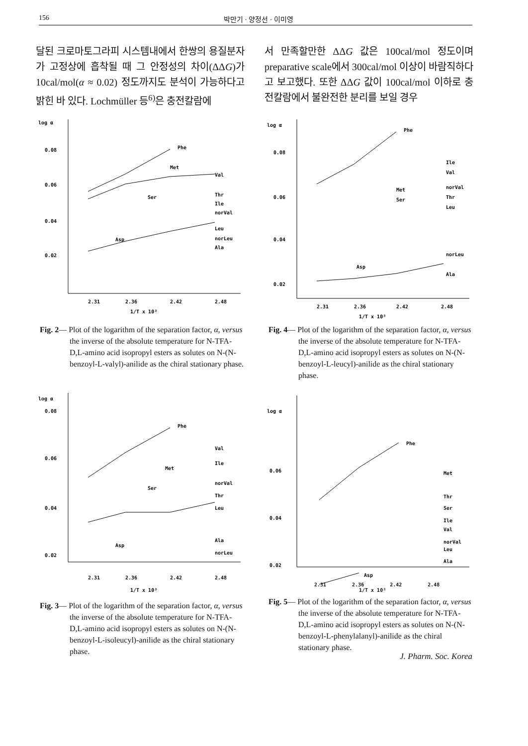156 박만기 · 양정선 · 이미영
달된 크로마토그라피 시스템내에서 한쌍의 용질분자가 고정상에 흡착될 때 그 안정성의 차이(ΔΔG)가 10cal/mol(α ≈ 0.02) 정도까지도 분석이 가능하다고 밝힌 바 있다. Lochmüller 등<sup>6)</sup>은 충전칼람에
서 만족할만한 ΔΔG 값은 100cal/mol 정도이며 preparative scale에서 300cal/mol 이상이 바람직하다고 보고했다. 또한 ΔΔG 값이 100cal/mol 이하로 충전칼람에서 불완전한 분리를 보일 경우
log α
0.08
0.06
0.04
0.02
Phe
Val
Thr
Ile
norVal
Leu
norLeu
Ala
Met
Ser
Asp
2.31
2.36
2.42
2.48
1/T x 10³
Fig. 2— Plot of the logarithm of the separation factor, α, versus the inverse of the absolute temperature for N-TFA-D,L-amino acid isopropyl esters as solutes on N-(N-benzoyl-L-valyl)-anilide as the chiral stationary phase.
log α
0.08
0.06
0.04
0.02
Phe
Ile
Val
norVal
Thr
Leu
Met
Ser
norLeu
Ala
Asp
2.31
2.36
2.42
2.48
1/T x 10³
Fig. 4— Plot of the logarithm of the separation factor, α, versus the inverse of the absolute temperature for N-TFA-D,L-amino acid isopropyl esters as solutes on N-(N-benzoyl-L-leucyl)-anilide as the chiral stationary phase.
log α
0.08
0.06
0.04
0.02
Phe
Val
Ile
norVal
Thr
Leu
Met
Ser
Ala
norLeu
Asp
2.31
2.36
2.42
2.48
1/T x 10³
Fig. 3— Plot of the logarithm of the separation factor, α, versus the inverse of the absolute temperature for N-TFA-D,L-amino acid isopropyl esters as solutes on N-(N-benzoyl-L-isoleucyl)-anilide as the chiral stationary phase.
log α
0.06
0.04
0.02
Phe
Met
Thr
Ser
Ile
Val
norVal
Leu
Ala
Asp
2.31 2.36 2.42 2.48
1/T x 10³
Fig. 5— Plot of the logarithm of the separation factor, α, versus the inverse of the absolute temperature for N-TFA-D,L-amino acid isopropyl esters as solutes on N-(N-benzoyl-L-phenylalanyl)-anilide as the chiral stationary phase.
J. Pharm. Soc. Korea